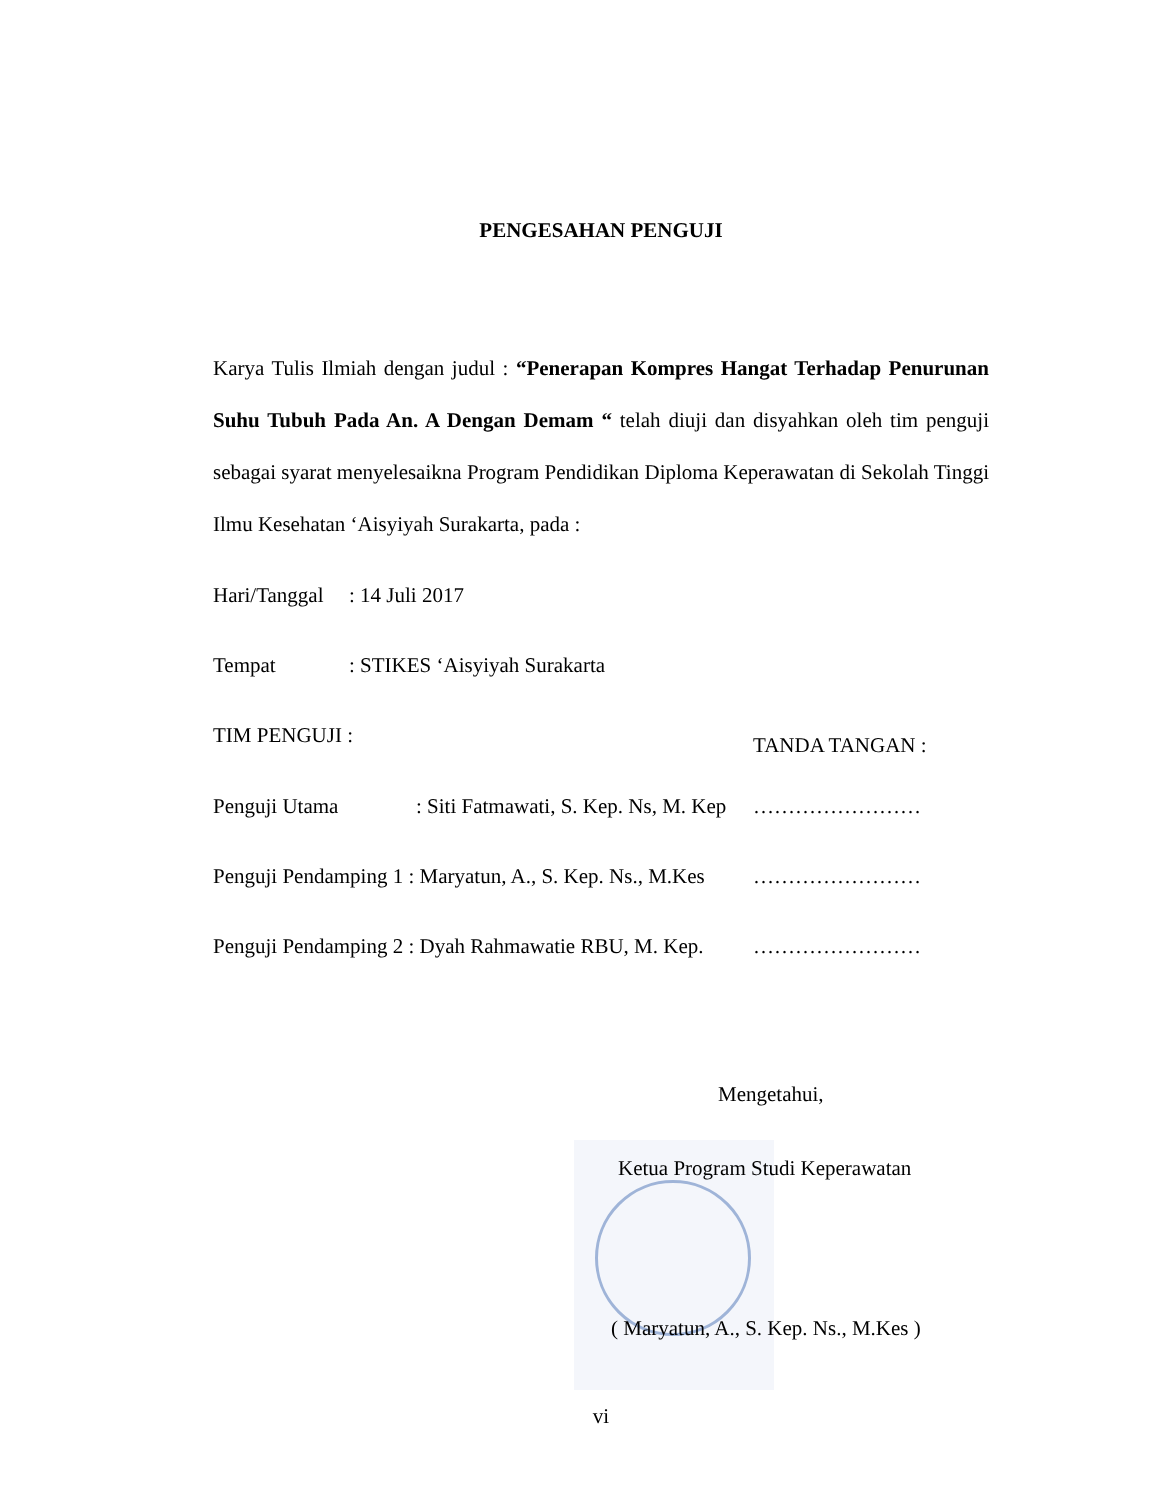PENGESAHAN PENGUJI
Karya Tulis Ilmiah dengan judul : “Penerapan Kompres Hangat Terhadap Penurunan Suhu Tubuh Pada An. A Dengan Demam “ telah diuji dan disyahkan oleh tim penguji sebagai syarat menyelesaikna Program Pendidikan Diploma Keperawatan di Sekolah Tinggi Ilmu Kesehatan ‘Aisyiyah Surakarta, pada :
Hari/Tanggal: 14 Juli 2017
Tempat: STIKES ‘Aisyiyah Surakarta
TIM PENGUJI : TANDA TANGAN :
Penguji Utama: Siti Fatmawati, S. Kep. Ns, M. Kep ……………………
Penguji Pendamping 1 : Maryatun, A., S. Kep. Ns., M.Kes ……………………
Penguji Pendamping 2 : Dyah Rahmawatie RBU, M. Kep. ……………………
Mengetahui,
Ketua Program Studi Keperawatan
( Maryatun, A., S. Kep. Ns., M.Kes )
vi